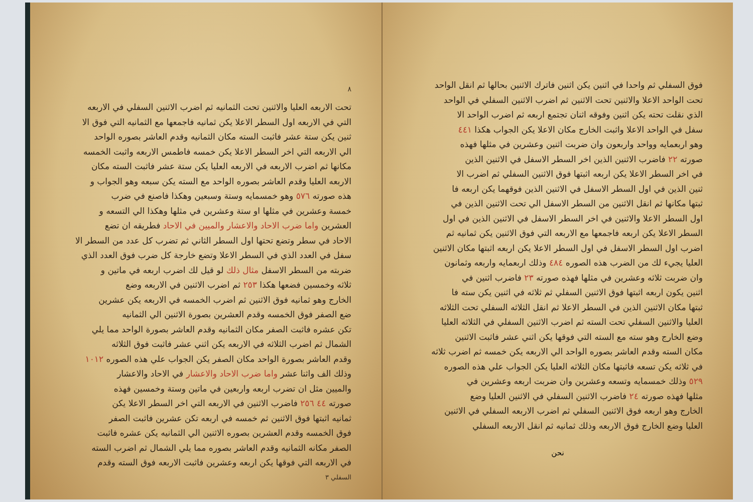فوق السفلي ثم واحدا في اثنين يكن اثنين فاترك الاثنين بحالها ثم انقل الواحد
تحت الواحد الاعلا والاثنين تحت الاثنين ثم اضرب الاثنين السفلي في الواحد
الذي نقلت تحته يكن اثنين وفوقه اثنان تجتمع اربعه ثم اضرب الواحد الا
سفل في الواحد الاعلا واثبت الخارج مكان الاعلا يكن الجواب هكذا ٤٤١
وهو اربعمايه وواحد واربعون وان ضربت اثنين وعشرين في مثلها فهذه
صورته ٢٢ فاضرب الاثنين الذين اخر السطر الاسفل في الاثنين الذين
في اخر السطر الاعلا يكن اربعه اثبتها فوق الاثنين السفلي ثم اضرب الا
ثنين الذين في اول السطر الاسفل في الاثنين الذين فوقهما يكن اربعه فا
ثبتها مكانها ثم انقل الاثنين من السطر الاسفل الي تحت الاثنين الذين في
اول السطر الاعلا والاثنين في اخر السطر الاسفل في الاثنين الذين في اول
السطر الاعلا يكن اربعه فاجمعها مع الاربعه التي فوق الاثنين يكن ثمانيه ثم
اضرب اول السطر الاسفل في اول السطر الاعلا يكن اربعه اثبتها مكان الاثنين
العليا يجيء لك من الضرب هذه الصوره ٤٨٤ وذلك اربعمايه واربعه وثمانون
وان ضربت ثلاثه وعشرين في مثلها فهذه صورته ٢٣ فاضرب اثنين في
اثنين يكون اربعه اثبتها فوق الاثنين السفلي ثم ثلاثه في اثنين يكن سته فا
ثبتها مكان الاثنين الذين في السطر الاعلا ثم انقل الثلاثه السفلي تحت الثلاثه
العليا والاثنين السفلي تحت السته ثم اضرب الاثنين السفلي في الثلاثه العليا
وضع الخارج وهو سته مع السته التي فوقها يكن اثني عشر فاثبت الاثنين
مكان السته وقدم العاشر بصوره الواحد الي الاربعه يكن خمسه ثم اضرب ثلاثه
في ثلاثه يكن تسعه فاثبتها مكان الثلاثه العليا يكن الجواب علي هذه الصوره
٥٢٩ وذلك خمسمايه وتسعه وعشرين وان ضربت اربعه وعشرين في
مثلها فهذه صورته ٢٤ فاضرب الاثنين السفلي في الاثنين العليا وضع
الخارج وهو اربعه فوق الاثنين السفلي ثم اضرب الاربعه السفلي في الاثنين
العليا وضع الخارج فوق الاربعه وذلك ثمانيه ثم انقل الاربعه السفلي
نحن
٨
تحت الاربعه العليا والاثنين تحت الثمانيه ثم اضرب الاثنين السفلي في الاربعه
التي في الاربعه اول السطر الاعلا يكن ثمانيه فاجمعها مع الثمانيه التي فوق الا
ثنين يكن ستة عشر فاثبت السته مكان الثمانيه وقدم العاشر بصوره الواحد
الي الاربعه التي اخر السطر الاعلا يكن خمسه فاطمس الاربعه واثبت الخمسه
مكانها ثم اضرب الاربعه في الاربعه العليا يكن ستة عشر فاثبت السته مكان
الاربعه العليا وقدم العاشر بصوره الواحد مع السته يكن سبعه وهو الجواب و
هذه صورته ٥٧٦ وهو خمسمايه وستة وسبعين وهكذا فاصنع في ضرب
خمسة وعشرين في مثلها او ستة وعشرين في مثلها وهكذا الي التسعه و
العشرين واما ضرب الاحاد والاعشار والميين في الاحاد فطريقه ان تضع
الاحاد في سطر وتضع تحتها اول السطر الثاني ثم تضرب كل عدد من السطر الا
سفل في العدد الذي في السطر الاعلا وتضع خارجة كل ضرب فوق العدد الذي
ضربته من السطر الاسفل مثال ذلك لو قيل لك اضرب اربعه في ماتين و
ثلاثه وخمسين فضعها هكذا ٢٥٣ ثم اضرب الاثنين في الاربعه وضع
الخارج وهو ثمانيه فوق الاثنين ثم اضرب الخمسه في الاربعه يكن عشرين
ضع الصفر فوق الخمسه وقدم العشرين بصورة الاثنين الي الثمانيه
تكن عشره فاثبت الصفر مكان الثمانيه وقدم العاشر بصورة الواحد مما يلي
الشمال ثم اضرب الثلاثه في الاربعه يكن اثني عشر فاثبت فوق الثلاثه
وقدم العاشر بصورة الواحد مكان الصفر يكن الجواب علي هذه الصوره ١٠١٢
وذلك الف واثنا عشر واما ضرب الاحاد والاعشار في الاحاد والاعشار
والميين مثل ان تضرب اربعه واربعين في ماتين وستة وخمسين فهذه
صورته ٤٤ ٢٥٦ فاضرب الاثنين في الاربعه التي اخر السطر الاعلا يكن
ثمانيه اثبتها فوق الاثنين ثم خمسه في اربعه تكن عشرين فاثبت الصفر
فوق الخمسه وقدم العشرين بصوره الاثنين الي الثمانيه يكن عشره فاثبت
الصفر مكانه الثمانيه وقدم العاشر بصوره مما يلي الشمال ثم اضرب السته
في الاربعه التي فوقها يكن اربعه وعشرين فاثبت الاربعه فوق السته وقدم
السفلي ٣